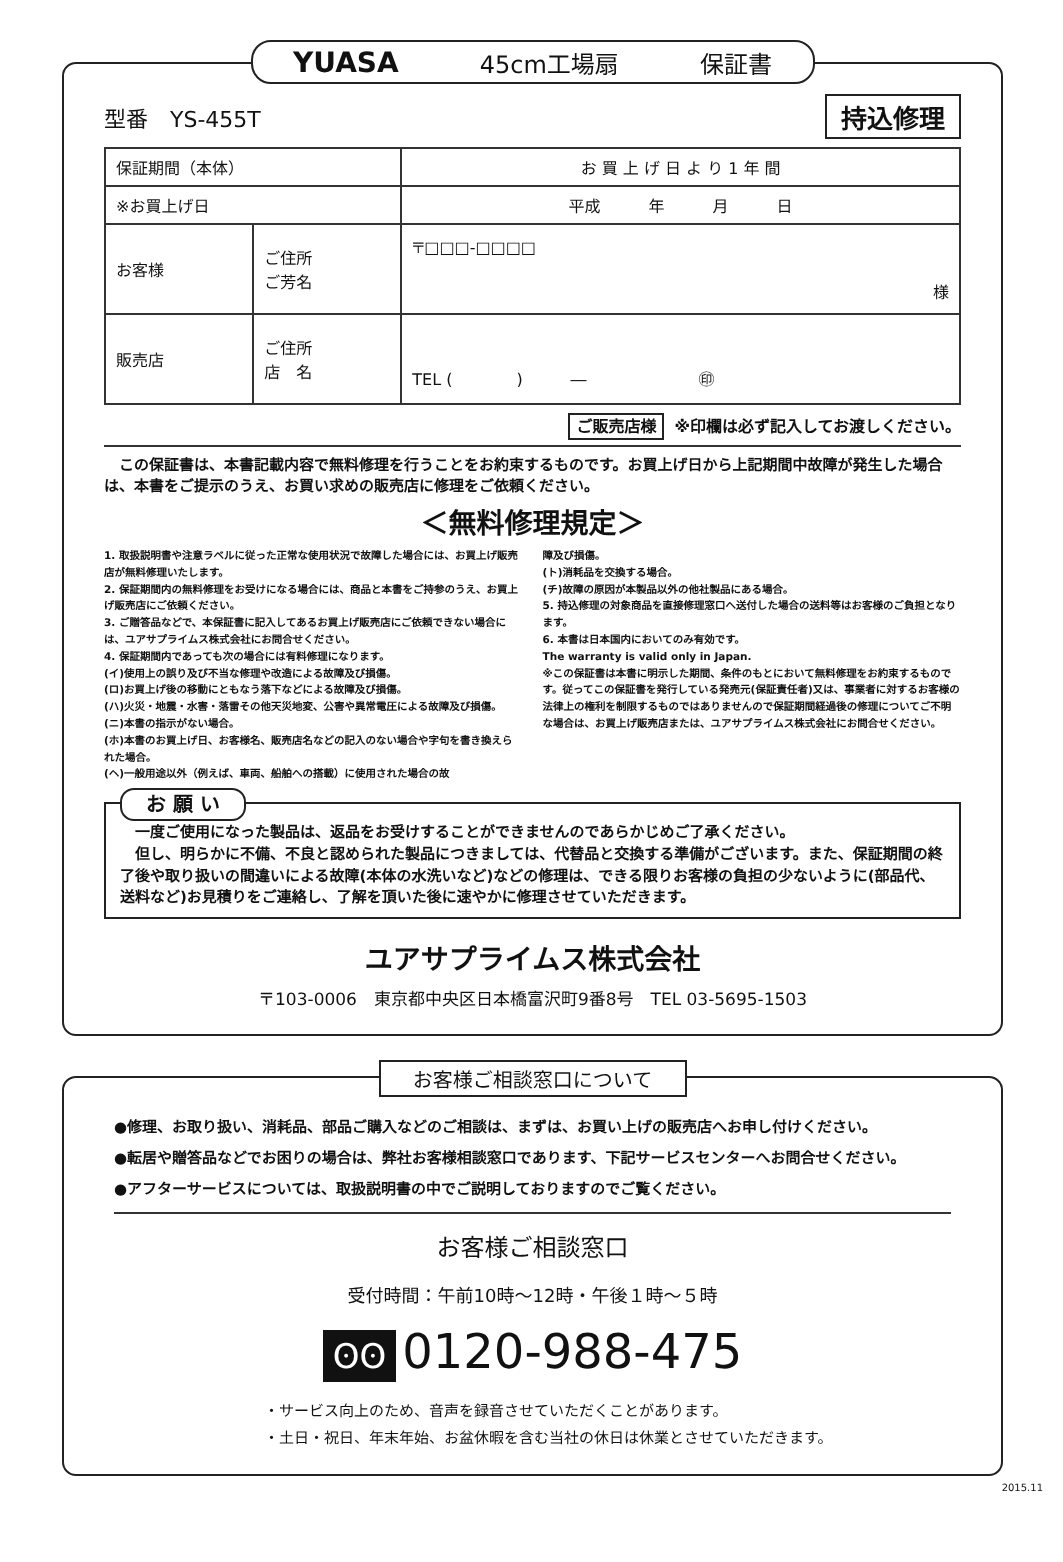YUASA 45cm工場扇 保証書
型番　YS-455T 持込修理
| 保証期間（本体） | | お 買 上 げ 日 よ り 1 年 間 |
| ※お買上げ日 | | 平成 年 月 日 |
| お客様 | ご住所 ご芳名 | 〒□□□-□□□□ 様 |
| 販売店 | ご住所 店 名 | TEL ( ) ― ㊞ |
ご販売店様 ※印欄は必ず記入してお渡しください。
　この保証書は、本書記載内容で無料修理を行うことをお約束するものです。お買上げ日から上記期間中故障が発生した場合は、本書をご提示のうえ、お買い求めの販売店に修理をご依頼ください。
＜無料修理規定＞
1. 取扱説明書や注意ラベルに従った正常な使用状況で故障した場合には、お買上げ販売店が無料修理いたします。
2. 保証期間内の無料修理をお受けになる場合には、商品と本書をご持参のうえ、お買上げ販売店にご依頼ください。
3. ご贈答品などで、本保証書に記入してあるお買上げ販売店にご依頼できない場合には、ユアサプライムス株式会社にお問合せください。
4. 保証期間内であっても次の場合には有料修理になります。
(イ)使用上の誤り及び不当な修理や改造による故障及び損傷。
(ロ)お買上げ後の移動にともなう落下などによる故障及び損傷。
(ハ)火災・地震・水害・落雷その他天災地変、公害や異常電圧による故障及び損傷。
(ニ)本書の指示がない場合。
(ホ)本書のお買上げ日、お客様名、販売店名などの記入のない場合や字句を書き換えられた場合。
(ヘ)一般用途以外（例えば、車両、船舶への搭載）に使用された場合の故
障及び損傷。
(ト)消耗品を交換する場合。
(チ)故障の原因が本製品以外の他社製品にある場合。
5. 持込修理の対象商品を直接修理窓口へ送付した場合の送料等はお客様のご負担となります。
6. 本書は日本国内においてのみ有効です。
The warranty is valid only in Japan.
※この保証書は本書に明示した期間、条件のもとにおいて無料修理をお約束するものです。従ってこの保証書を発行している発売元(保証責任者)又は、事業者に対するお客様の法律上の権利を制限するものではありませんので保証期間経過後の修理についてご不明な場合は、お買上げ販売店または、ユアサプライムス株式会社にお問合せください。
お 願 い
　一度ご使用になった製品は、返品をお受けすることができませんのであらかじめご了承ください。
　但し、明らかに不備、不良と認められた製品につきましては、代替品と交換する準備がございます。また、保証期間の終了後や取り扱いの間違いによる故障(本体の水洗いなど)などの修理は、できる限りお客様の負担の少ないように(部品代、送料など)お見積りをご連絡し、了解を頂いた後に速やかに修理させていただきます。
ユアサプライムス株式会社
〒103-0006　東京都中央区日本橋富沢町9番8号　TEL 03-5695-1503
お客様ご相談窓口について
●修理、お取り扱い、消耗品、部品ご購入などのご相談は、まずは、お買い上げの販売店へお申し付けください。
●転居や贈答品などでお困りの場合は、弊社お客様相談窓口であります、下記サービスセンターへお問合せください。
●アフターサービスについては、取扱説明書の中でご説明しておりますのでご覧ください。
お客様ご相談窓口
受付時間：午前10時～12時・午後１時～５時
ʘʘ 0120-988-475
・サービス向上のため、音声を録音させていただくことがあります。
・土日・祝日、年末年始、お盆休暇を含む当社の休日は休業とさせていただきます。
2015.11